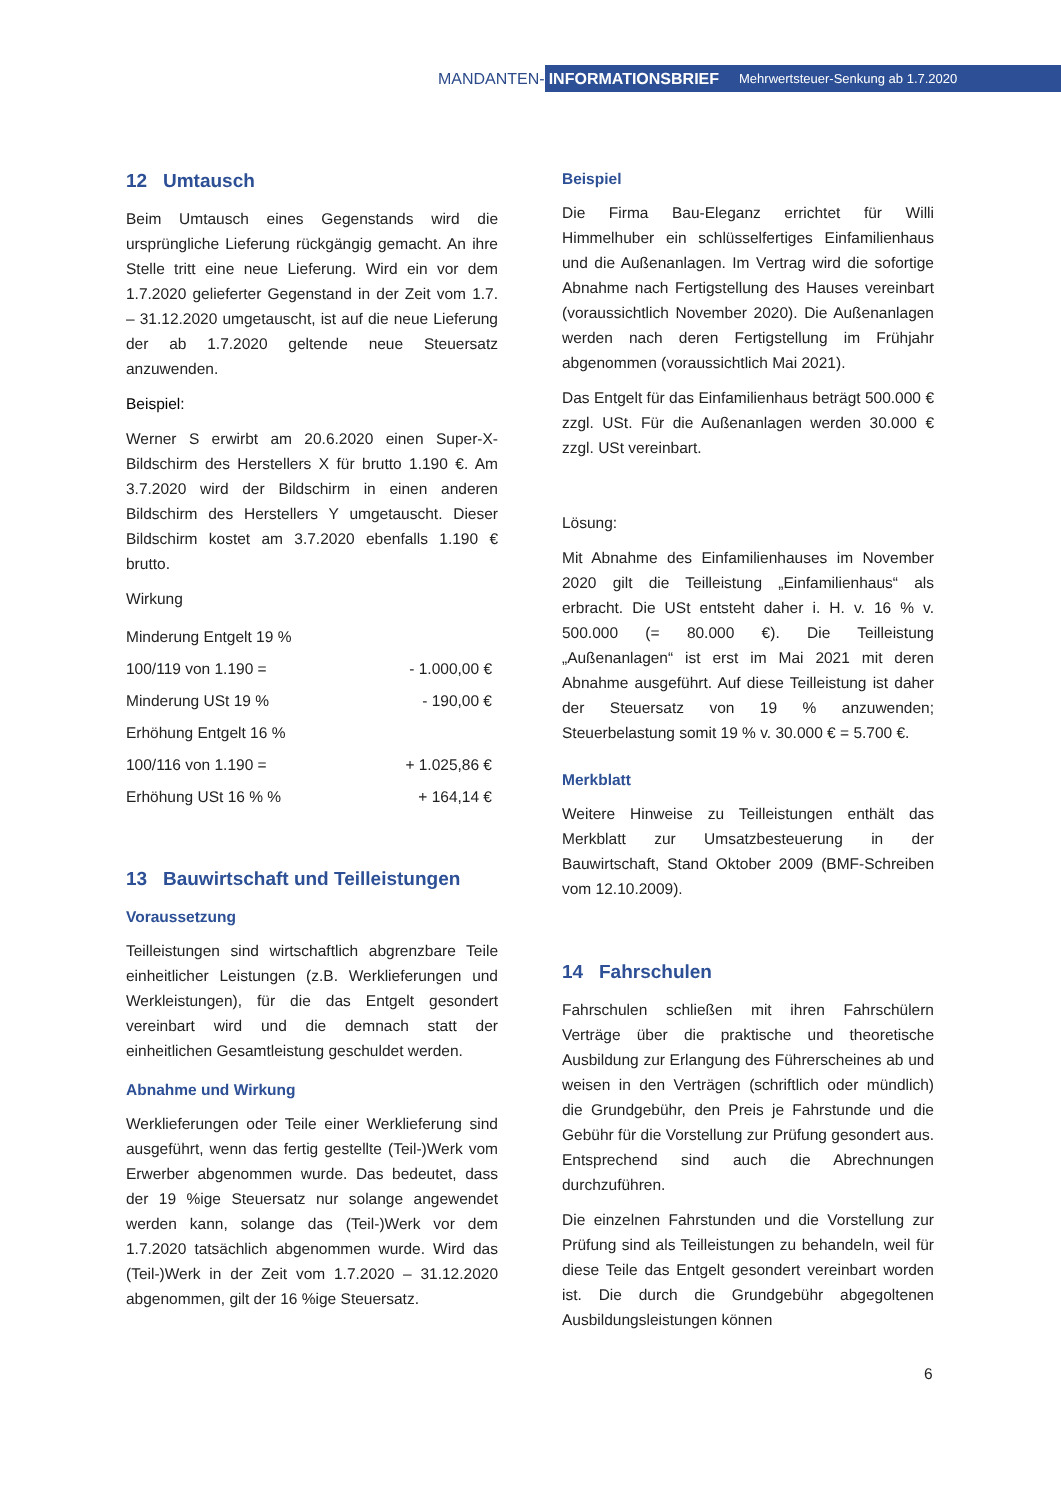MANDANTEN-
INFORMATIONSBRIEF Mehrwertsteuer-Senkung ab 1.7.2020
12 Umtausch
Beim Umtausch eines Gegenstands wird die ursprüngliche Lieferung rückgängig gemacht. An ihre Stelle tritt eine neue Lieferung. Wird ein vor dem 1.7.2020 gelieferter Gegenstand in der Zeit vom 1.7. – 31.12.2020 umgetauscht, ist auf die neue Lieferung der ab 1.7.2020 geltende neue Steuersatz anzuwenden.
Beispiel:
Werner S erwirbt am 20.6.2020 einen Super-X-Bildschirm des Herstellers X für brutto 1.190 €. Am 3.7.2020 wird der Bildschirm in einen anderen Bildschirm des Herstellers Y umgetauscht. Dieser Bildschirm kostet am 3.7.2020 ebenfalls 1.190 € brutto.
Wirkung
| Minderung Entgelt 19 % | |
| 100/119 von 1.190 = | - 1.000,00 € |
| Minderung USt 19 % | - 190,00 € |
| Erhöhung Entgelt 16 % | |
| 100/116 von 1.190 = | + 1.025,86 € |
| Erhöhung USt 16 % % | + 164,14 € |
13 Bauwirtschaft und Teilleistungen
Voraussetzung
Teilleistungen sind wirtschaftlich abgrenzbare Teile einheitlicher Leistungen (z.B. Werklieferungen und Werkleistungen), für die das Entgelt gesondert vereinbart wird und die demnach statt der einheitlichen Gesamtleistung geschuldet werden.
Abnahme und Wirkung
Werklieferungen oder Teile einer Werklieferung sind ausgeführt, wenn das fertig gestellte (Teil-)Werk vom Erwerber abgenommen wurde. Das bedeutet, dass der 19 %ige Steuersatz nur solange angewendet werden kann, solange das (Teil-)Werk vor dem 1.7.2020 tatsächlich abgenommen wurde. Wird das (Teil-)Werk in der Zeit vom 1.7.2020 – 31.12.2020 abgenommen, gilt der 16 %ige Steuersatz.
Beispiel
Die Firma Bau-Eleganz errichtet für Willi Himmelhuber ein schlüsselfertiges Einfamilienhaus und die Außenanlagen. Im Vertrag wird die sofortige Abnahme nach Fertigstellung des Hauses vereinbart (voraussichtlich November 2020). Die Außenanlagen werden nach deren Fertigstellung im Frühjahr abgenommen (voraussichtlich Mai 2021).
Das Entgelt für das Einfamilienhaus beträgt 500.000 € zzgl. USt. Für die Außenanlagen werden 30.000 € zzgl. USt vereinbart.
Lösung:
Mit Abnahme des Einfamilienhauses im November 2020 gilt die Teilleistung „Einfamilienhaus“ als erbracht. Die USt entsteht daher i. H. v. 16 % v. 500.000 (= 80.000 €). Die Teilleistung „Außenanlagen“ ist erst im Mai 2021 mit deren Abnahme ausgeführt. Auf diese Teilleistung ist daher der Steuersatz von 19 % anzuwenden; Steuerbelastung somit 19 % v. 30.000 € = 5.700 €.
Merkblatt
Weitere Hinweise zu Teilleistungen enthält das Merkblatt zur Umsatzbesteuerung in der Bauwirtschaft, Stand Oktober 2009 (BMF-Schreiben vom 12.10.2009).
14 Fahrschulen
Fahrschulen schließen mit ihren Fahrschülern Verträge über die praktische und theoretische Ausbildung zur Erlangung des Führerscheines ab und weisen in den Verträgen (schriftlich oder mündlich) die Grundgebühr, den Preis je Fahrstunde und die Gebühr für die Vorstellung zur Prüfung gesondert aus. Entsprechend sind auch die Abrechnungen durchzuführen.
Die einzelnen Fahrstunden und die Vorstellung zur Prüfung sind als Teilleistungen zu behandeln, weil für diese Teile das Entgelt gesondert vereinbart worden ist. Die durch die Grundgebühr abgegoltenen Ausbildungsleistungen können
6